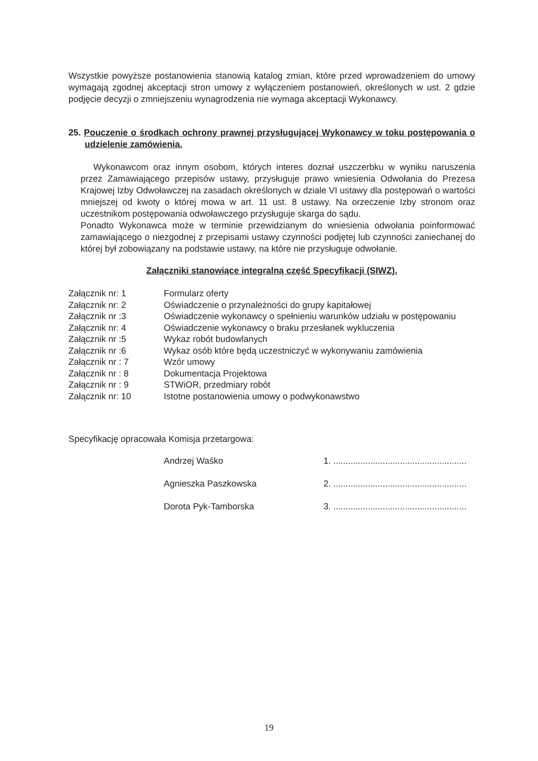Wszystkie powyższe postanowienia stanowią katalog zmian, które przed wprowadzeniem do umowy wymagają zgodnej akceptacji stron umowy z wyłączeniem postanowień, określonych w ust. 2 gdzie podjęcie decyzji o zmniejszeniu wynagrodzenia nie wymaga akceptacji Wykonawcy.
25. Pouczenie o środkach ochrony prawnej przysługującej Wykonawcy w toku postępowania o udzielenie zamówienia.
Wykonawcom oraz innym osobom, których interes doznał uszczerbku w wyniku naruszenia przez Zamawiającego przepisów ustawy, przysługuje prawo wniesienia Odwołania do Prezesa Krajowej Izby Odwoławczej na zasadach określonych w dziale VI ustawy dla postępowań o wartości mniejszej od kwoty o której mowa w art. 11 ust. 8 ustawy. Na orzeczenie Izby stronom oraz uczestnikom postępowania odwoławczego przysługuje skarga do sądu.
Ponadto Wykonawca może w terminie przewidzianym do wniesienia odwołania poinformować zamawiającego o niezgodnej z przepisami ustawy czynności podjętej lub czynności zaniechanej do której był zobowiązany na podstawie ustawy, na które nie przysługuje odwołanie.
Załączniki stanowiące integralną część Specyfikacji (SIWZ).
| Załącznik nr: 1 | Formularz oferty |
| Załącznik nr: 2 | Oświadczenie o przynależności do grupy kapitałowej |
| Załącznik nr :3 | Oświadczenie wykonawcy o spełnieniu warunków udziału w postępowaniu |
| Załącznik nr: 4 | Oświadczenie wykonawcy o braku przesłanek wykluczenia |
| Załącznik nr :5 | Wykaz robót budowlanych |
| Załącznik nr :6 | Wykaz osób które będą uczestniczyć w wykonywaniu zamówienia |
| Załącznik nr : 7 | Wzór umowy |
| Załącznik nr : 8 | Dokumentacja Projektowa |
| Załącznik nr : 9 | STWiOR, przedmiary robót |
| Załącznik nr: 10 | Istotne postanowienia umowy o podwykonawstwo |
Specyfikację opracowała Komisja przetargowa:
| Andrzej Waśko | 1. ...................................................... |
| Agnieszka Paszkowska | 2. ...................................................... |
| Dorota Pyk-Tamborska | 3. ...................................................... |
19